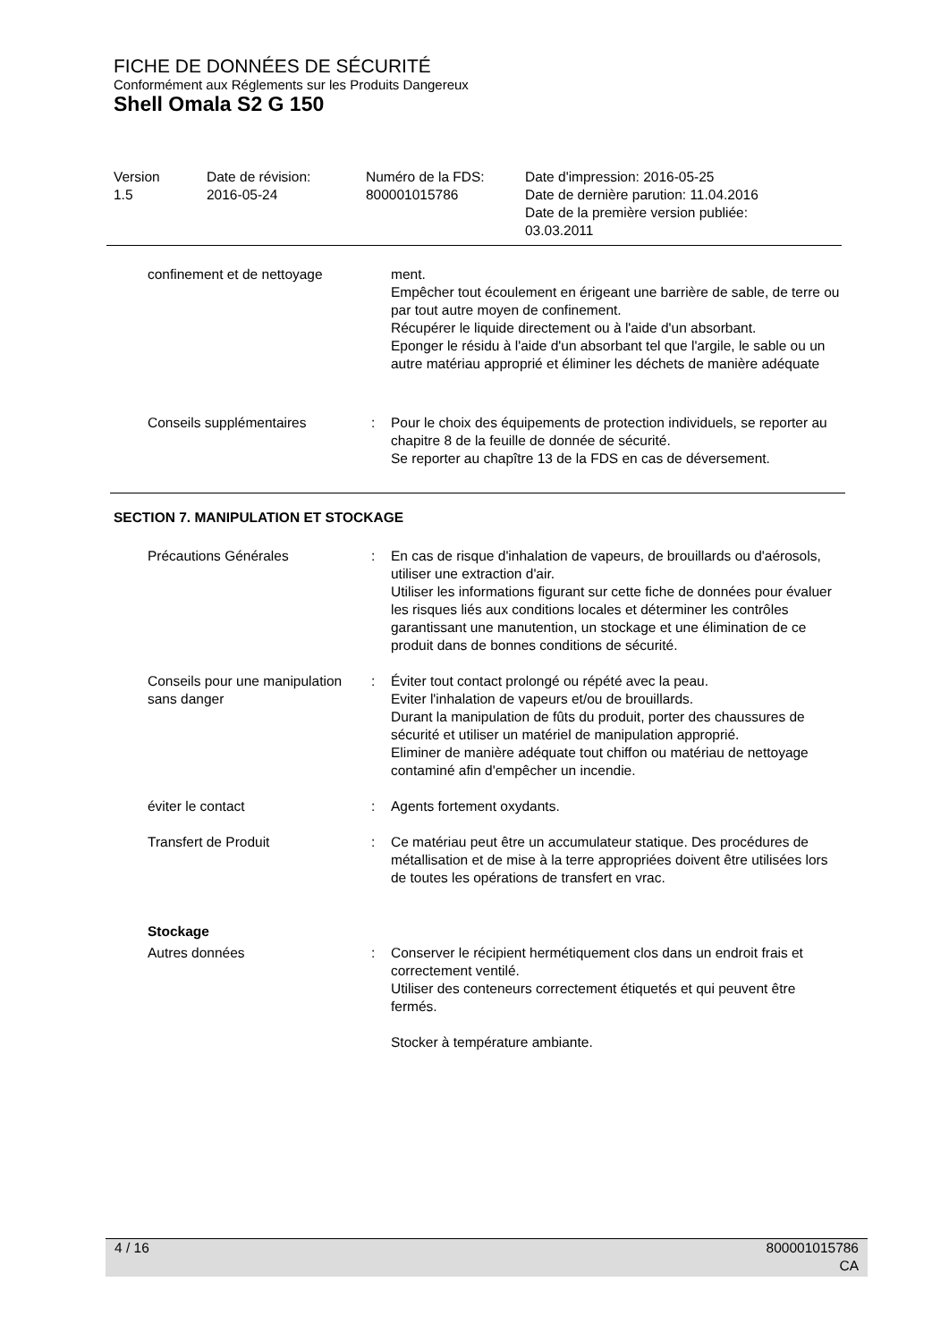FICHE DE DONNÉES DE SÉCURITÉ
Conformément aux Réglements sur les Produits Dangereux
Shell Omala S2 G 150
| Version 1.5 | Date de révision: 2016-05-24 | Numéro de la FDS: 800001015786 | Date d'impression: 2016-05-25 Date de dernière parution: 11.04.2016 Date de la première version publiée: 03.03.2011 |
| confinement et de nettoyage | | ment. Empêcher tout écoulement en érigeant une barrière de sable, de terre ou par tout autre moyen de confinement. Récupérer le liquide directement ou à l'aide d'un absorbant. Eponger le résidu à l'aide d'un absorbant tel que l'argile, le sable ou un autre matériau approprié et éliminer les déchets de manière adéquate |
| Conseils supplémentaires | : | Pour le choix des équipements de protection individuels, se reporter au chapitre 8 de la feuille de donnée de sécurité. Se reporter au chapître 13 de la FDS en cas de déversement. |
SECTION 7. MANIPULATION ET STOCKAGE
| Précautions Générales | : | En cas de risque d'inhalation de vapeurs, de brouillards ou d'aérosols, utiliser une extraction d'air. Utiliser les informations figurant sur cette fiche de données pour évaluer les risques liés aux conditions locales et déterminer les contrôles garantissant une manutention, un stockage et une élimination de ce produit dans de bonnes conditions de sécurité. |
| Conseils pour une manipulation sans danger | : | Éviter tout contact prolongé ou répété avec la peau. Eviter l'inhalation de vapeurs et/ou de brouillards. Durant la manipulation de fûts du produit, porter des chaussures de sécurité et utiliser un matériel de manipulation approprié. Eliminer de manière adéquate tout chiffon ou matériau de nettoyage contaminé afin d'empêcher un incendie. |
| éviter le contact | : | Agents fortement oxydants. |
| Transfert de Produit | : | Ce matériau peut être un accumulateur statique. Des procédures de métallisation et de mise à la terre appropriées doivent être utilisées lors de toutes les opérations de transfert en vrac. |
| Stockage | | |
| Autres données | : | Conserver le récipient hermétiquement clos dans un endroit frais et correctement ventilé. Utiliser des conteneurs correctement étiquetés et qui peuvent être fermés. Stocker à température ambiante. |
4 / 16 800001015786
CA